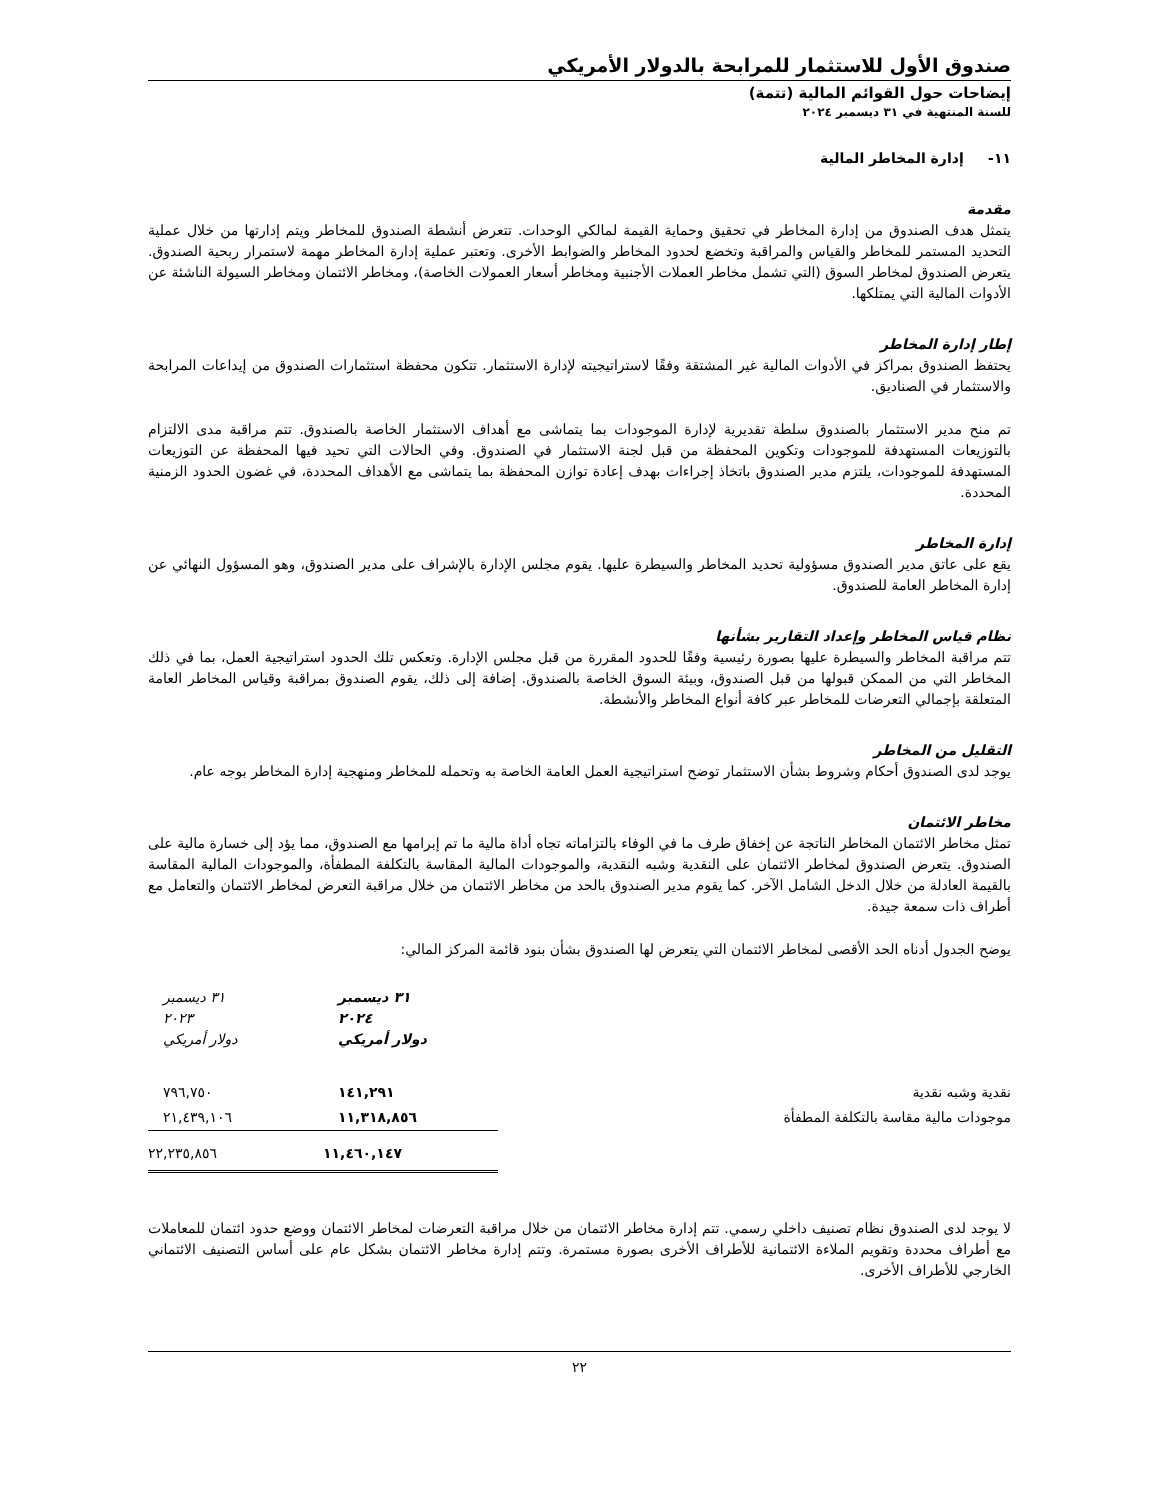صندوق الأول للاستثمار للمرابحة بالدولار الأمريكي
إيضاحات حول القوائم المالية (تتمة)
للسنة المنتهية في ٣١ ديسمبر ٢٠٢٤
١١- إدارة المخاطر المالية
مقدمة
يتمثل هدف الصندوق من إدارة المخاطر في تحقيق وحماية القيمة لمالكي الوحدات. تتعرض أنشطة الصندوق للمخاطر ويتم إدارتها من خلال عملية التحديد المستمر للمخاطر والقياس والمراقبة وتخضع لحدود المخاطر والضوابط الأخرى. وتعتبر عملية إدارة المخاطر مهمة لاستمرار ربحية الصندوق. يتعرض الصندوق لمخاطر السوق (التي تشمل مخاطر العملات الأجنبية ومخاطر أسعار العمولات الخاصة)، ومخاطر الائتمان ومخاطر السيولة الناشئة عن الأدوات المالية التي يمتلكها.
إطار إدارة المخاطر
يحتفظ الصندوق بمراكز في الأدوات المالية غير المشتقة وفقًا لاستراتيجيته لإدارة الاستثمار. تتكون محفظة استثمارات الصندوق من إيداعات المرابحة والاستثمار في الصناديق.
تم منح مدير الاستثمار بالصندوق سلطة تقديرية لإدارة الموجودات بما يتماشى مع أهداف الاستثمار الخاصة بالصندوق. تتم مراقبة مدى الالتزام بالتوزيعات المستهدفة للموجودات وتكوين المحفظة من قبل لجنة الاستثمار في الصندوق. وفي الحالات التي تحيد فيها المحفظة عن التوزيعات المستهدفة للموجودات، يلتزم مدير الصندوق باتخاذ إجراءات بهدف إعادة توازن المحفظة بما يتماشى مع الأهداف المحددة، في غضون الحدود الزمنية المحددة.
إدارة المخاطر
يقع على عاتق مدير الصندوق مسؤولية تحديد المخاطر والسيطرة عليها. يقوم مجلس الإدارة بالإشراف على مدير الصندوق، وهو المسؤول النهائي عن إدارة المخاطر العامة للصندوق.
نظام قياس المخاطر وإعداد التقارير بشأنها
تتم مراقبة المخاطر والسيطرة عليها بصورة رئيسية وفقًا للحدود المقررة من قبل مجلس الإدارة. وتعكس تلك الحدود استراتيجية العمل، بما في ذلك المخاطر التي من الممكن قبولها من قبل الصندوق، وبيئة السوق الخاصة بالصندوق. إضافة إلى ذلك، يقوم الصندوق بمراقبة وقياس المخاطر العامة المتعلقة بإجمالي التعرضات للمخاطر عبر كافة أنواع المخاطر والأنشطة.
التقليل من المخاطر
يوجد لدى الصندوق أحكام وشروط بشأن الاستثمار توضح استراتيجية العمل العامة الخاصة به وتحمله للمخاطر ومنهجية إدارة المخاطر بوجه عام.
مخاطر الائتمان
تمثل مخاطر الائتمان المخاطر الناتجة عن إخفاق طرف ما في الوفاء بالتزاماته تجاه أداة مالية ما تم إبرامها مع الصندوق، مما يؤد إلى خسارة مالية على الصندوق. يتعرض الصندوق لمخاطر الائتمان على النقدية وشبه النقدية، والموجودات المالية المقاسة بالتكلفة المطفأة، والموجودات المالية المقاسة بالقيمة العادلة من خلال الدخل الشامل الآخر. كما يقوم مدير الصندوق بالحد من مخاطر الائتمان من خلال مراقبة التعرض لمخاطر الائتمان والتعامل مع أطراف ذات سمعة جيدة.
يوضح الجدول أدناه الحد الأقصى لمخاطر الائتمان التي يتعرض لها الصندوق بشأن بنود قائمة المركز المالي:
| | ٣١ ديسمبر ٢٠٢٤ دولار أمريكي | ٣١ ديسمبر ٢٠٢٣ دولار أمريكي |
| نقدية وشبه نقدية | ١٤١,٢٩١ | ٧٩٦,٧٥٠ |
| موجودات مالية مقاسة بالتكلفة المطفأة | ١١,٣١٨,٨٥٦ | ٢١,٤٣٩,١٠٦ |
| | ١١,٤٦٠,١٤٧ | ٢٢,٢٣٥,٨٥٦ |
لا يوجد لدى الصندوق نظام تصنيف داخلي رسمي. تتم إدارة مخاطر الائتمان من خلال مراقبة التعرضات لمخاطر الائتمان ووضع حدود ائتمان للمعاملات مع أطراف محددة وتقويم الملاءة الائتمانية للأطراف الأخرى بصورة مستمرة. وتتم إدارة مخاطر الائتمان بشكل عام على أساس التصنيف الائتماني الخارجي للأطراف الأخرى.
٢٢